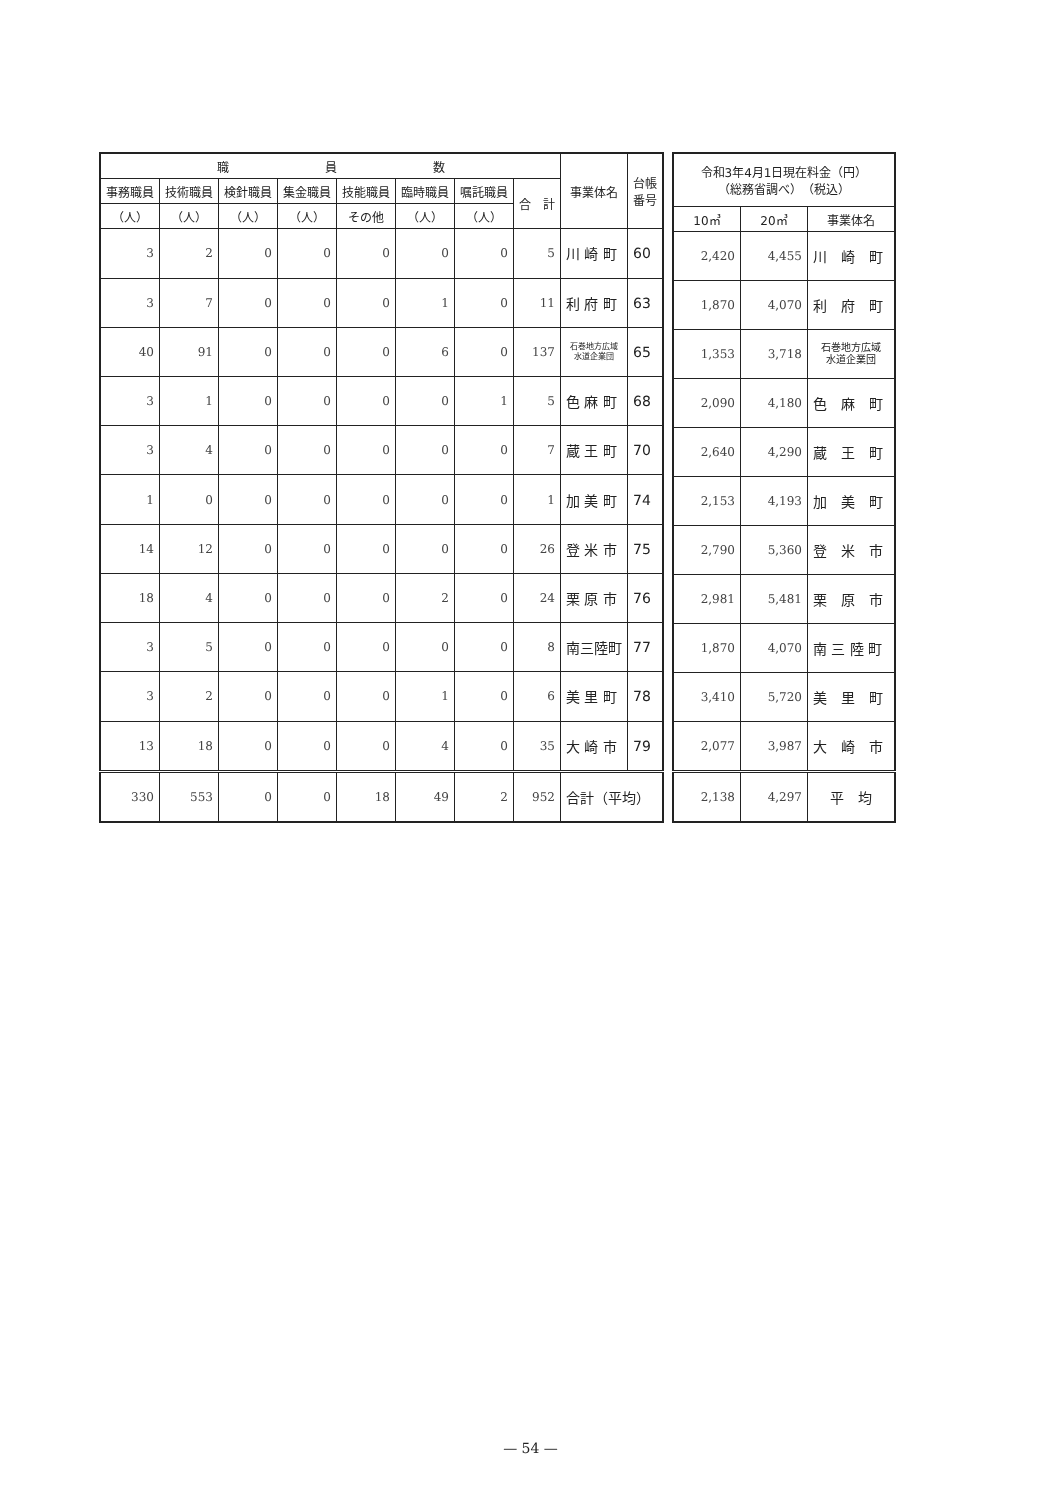| 職 員 数 | | | | | | | | 事業体名 | 台帳 番号 |
| --- | --- | --- | --- | --- | --- | --- | --- | --- | --- |
| 事務職員 | 技術職員 | 検針職員 | 集金職員 | 技能職員 | 臨時職員 | 嘱託職員 | 合 計 | | |
| （人） | （人） | （人） | （人） | その他 | （人） | （人） | | | |
| 3 | 2 | 0 | 0 | 0 | 0 | 0 | 5 | 川 崎 町 | 60 |
| 3 | 7 | 0 | 0 | 0 | 1 | 0 | 11 | 利 府 町 | 63 |
| 40 | 91 | 0 | 0 | 0 | 6 | 0 | 137 | 石巻地方広域 水道企業団 | 65 |
| 3 | 1 | 0 | 0 | 0 | 0 | 1 | 5 | 色 麻 町 | 68 |
| 3 | 4 | 0 | 0 | 0 | 0 | 0 | 7 | 蔵 王 町 | 70 |
| 1 | 0 | 0 | 0 | 0 | 0 | 0 | 1 | 加 美 町 | 74 |
| 14 | 12 | 0 | 0 | 0 | 0 | 0 | 26 | 登 米 市 | 75 |
| 18 | 4 | 0 | 0 | 0 | 2 | 0 | 24 | 栗 原 市 | 76 |
| 3 | 5 | 0 | 0 | 0 | 0 | 0 | 8 | 南三陸町 | 77 |
| 3 | 2 | 0 | 0 | 0 | 1 | 0 | 6 | 美 里 町 | 78 |
| 13 | 18 | 0 | 0 | 0 | 4 | 0 | 35 | 大 崎 市 | 79 |
| 330 | 553 | 0 | 0 | 18 | 49 | 2 | 952 | 合計（平均） | |
| 令和3年4月1日現在料金（円） （総務省調べ） （税込） | | |
| --- | --- | --- |
| 10㎥ | 20㎥ | 事業体名 |
| 2,420 | 4,455 | 川 崎 町 |
| 1,870 | 4,070 | 利 府 町 |
| 1,353 | 3,718 | 石巻地方広域 水道企業団 |
| 2,090 | 4,180 | 色 麻 町 |
| 2,640 | 4,290 | 蔵 王 町 |
| 2,153 | 4,193 | 加 美 町 |
| 2,790 | 5,360 | 登 米 市 |
| 2,981 | 5,481 | 栗 原 市 |
| 1,870 | 4,070 | 南 三 陸 町 |
| 3,410 | 5,720 | 美 里 町 |
| 2,077 | 3,987 | 大 崎 市 |
| 2,138 | 4,297 | 平 均 |
— 54 —